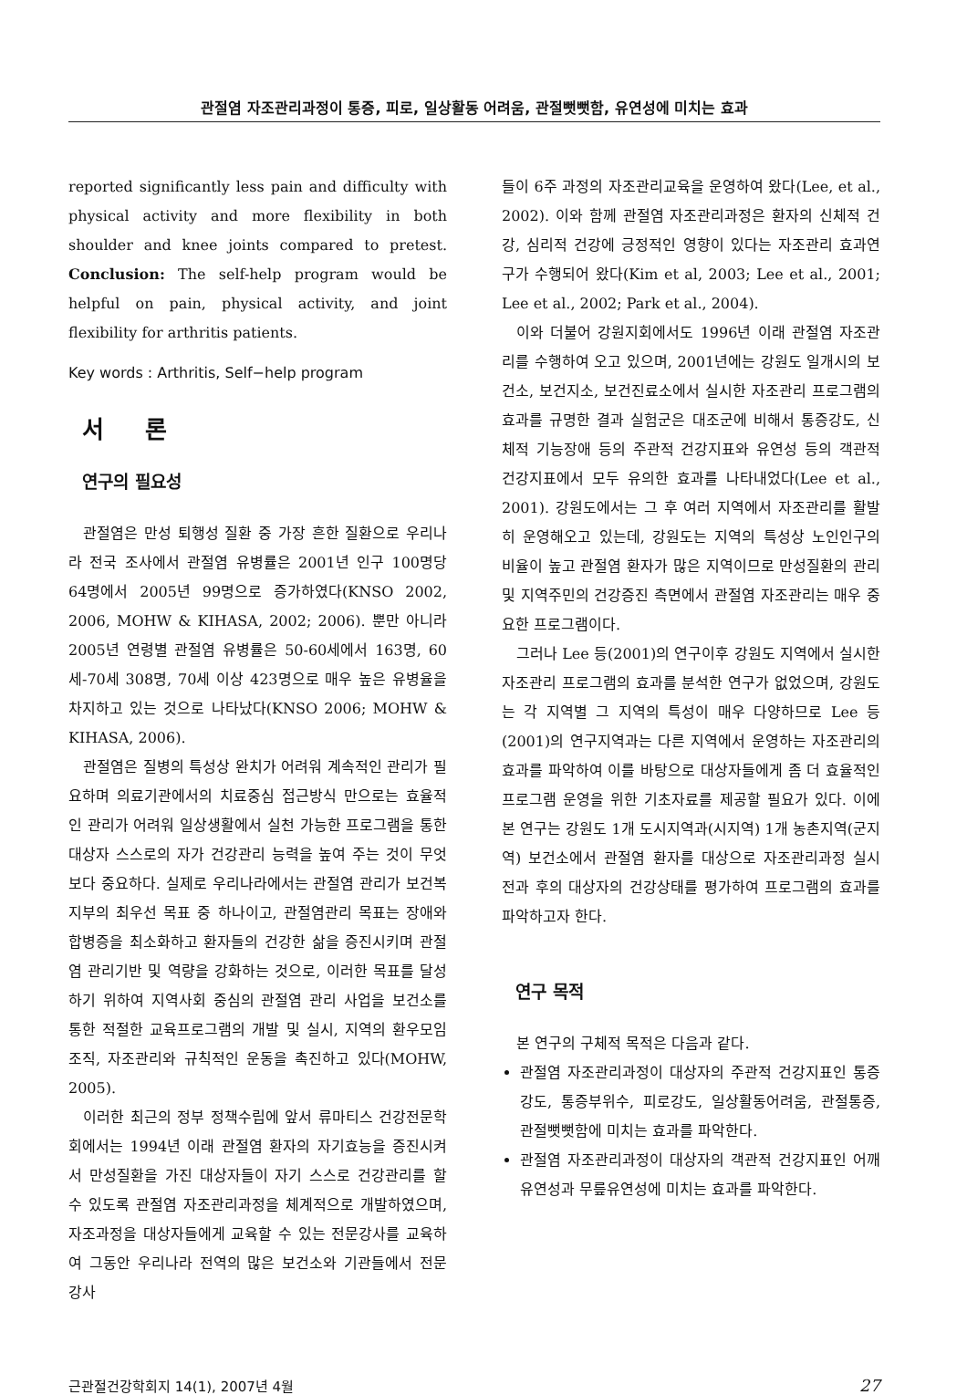관절염 자조관리과정이 통증, 피로, 일상활동 어려움, 관절뻣뻣함, 유연성에 미치는 효과
reported significantly less pain and difficulty with physical activity and more flexibility in both shoulder and knee joints compared to pretest. Conclusion: The self-help program would be helpful on pain, physical activity, and joint flexibility for arthritis patients.
Key words : Arthritis, Self−help program
서 론
연구의 필요성
관절염은 만성 퇴행성 질환 중 가장 흔한 질환으로 우리나라 전국 조사에서 관절염 유병률은 2001년 인구 100명당 64명에서 2005년 99명으로 증가하였다(KNSO 2002, 2006, MOHW & KIHASA, 2002; 2006). 뿐만 아니라 2005년 연령별 관절염 유병률은 50-60세에서 163명, 60세-70세 308명, 70세 이상 423명으로 매우 높은 유병율을 차지하고 있는 것으로 나타났다(KNSO 2006; MOHW & KIHASA, 2006).
관절염은 질병의 특성상 완치가 어려워 계속적인 관리가 필요하며 의료기관에서의 치료중심 접근방식 만으로는 효율적인 관리가 어려워 일상생활에서 실천 가능한 프로그램을 통한 대상자 스스로의 자가 건강관리 능력을 높여 주는 것이 무엇보다 중요하다. 실제로 우리나라에서는 관절염 관리가 보건복지부의 최우선 목표 중 하나이고, 관절염관리 목표는 장애와 합병증을 최소화하고 환자들의 건강한 삶을 증진시키며 관절염 관리기반 및 역량을 강화하는 것으로, 이러한 목표를 달성하기 위하여 지역사회 중심의 관절염 관리 사업을 보건소를 통한 적절한 교육프로그램의 개발 및 실시, 지역의 환우모임 조직, 자조관리와 규칙적인 운동을 촉진하고 있다(MOHW, 2005).
이러한 최근의 정부 정책수립에 앞서 류마티스 건강전문학회에서는 1994년 이래 관절염 환자의 자기효능을 증진시켜서 만성질환을 가진 대상자들이 자기 스스로 건강관리를 할 수 있도록 관절염 자조관리과정을 체계적으로 개발하였으며, 자조과정을 대상자들에게 교육할 수 있는 전문강사를 교육하여 그동안 우리나라 전역의 많은 보건소와 기관들에서 전문 강사
들이 6주 과정의 자조관리교육을 운영하여 왔다(Lee, et al., 2002). 이와 함께 관절염 자조관리과정은 환자의 신체적 건강, 심리적 건강에 긍정적인 영향이 있다는 자조관리 효과연구가 수행되어 왔다(Kim et al, 2003; Lee et al., 2001; Lee et al., 2002; Park et al., 2004).
이와 더불어 강원지회에서도 1996년 이래 관절염 자조관리를 수행하여 오고 있으며, 2001년에는 강원도 일개시의 보건소, 보건지소, 보건진료소에서 실시한 자조관리 프로그램의 효과를 규명한 결과 실험군은 대조군에 비해서 통증강도, 신체적 기능장애 등의 주관적 건강지표와 유연성 등의 객관적 건강지표에서 모두 유의한 효과를 나타내었다(Lee et al., 2001). 강원도에서는 그 후 여러 지역에서 자조관리를 활발히 운영해오고 있는데, 강원도는 지역의 특성상 노인인구의 비율이 높고 관절염 환자가 많은 지역이므로 만성질환의 관리 및 지역주민의 건강증진 측면에서 관절염 자조관리는 매우 중요한 프로그램이다.
그러나 Lee 등(2001)의 연구이후 강원도 지역에서 실시한 자조관리 프로그램의 효과를 분석한 연구가 없었으며, 강원도는 각 지역별 그 지역의 특성이 매우 다양하므로 Lee 등(2001)의 연구지역과는 다른 지역에서 운영하는 자조관리의 효과를 파악하여 이를 바탕으로 대상자들에게 좀 더 효율적인 프로그램 운영을 위한 기초자료를 제공할 필요가 있다. 이에 본 연구는 강원도 1개 도시지역과(시지역) 1개 농촌지역(군지역) 보건소에서 관절염 환자를 대상으로 자조관리과정 실시 전과 후의 대상자의 건강상태를 평가하여 프로그램의 효과를 파악하고자 한다.
연구 목적
본 연구의 구체적 목적은 다음과 같다.
관절염 자조관리과정이 대상자의 주관적 건강지표인 통증강도, 통증부위수, 피로강도, 일상활동어려움, 관절통증, 관절뻣뻣함에 미치는 효과를 파악한다.
관절염 자조관리과정이 대상자의 객관적 건강지표인 어깨유연성과 무릎유연성에 미치는 효과를 파악한다.
근관절건강학회지 14(1), 2007년 4월 27